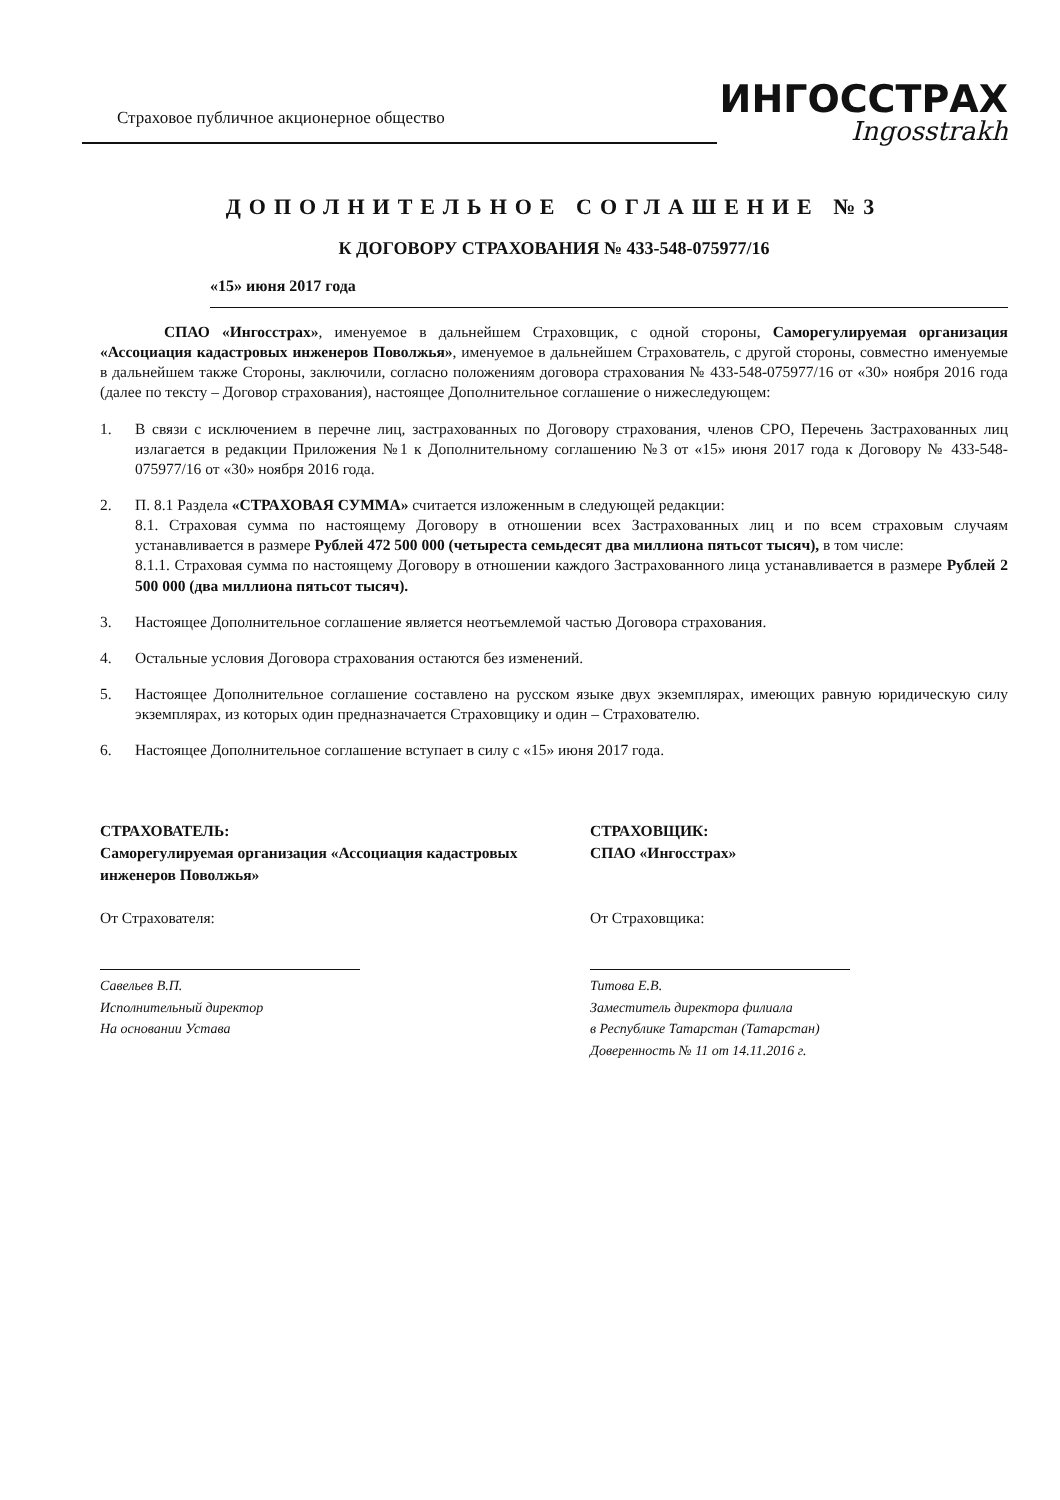Страховое публичное акционерное общество
ИНГОССТРАХ
Ingosstrakh
ДОПОЛНИТЕЛЬНОЕ СОГЛАШЕНИЕ №3
К ДОГОВОРУ СТРАХОВАНИЯ № 433-548-075977/16
«15» июня 2017 года
СПАО «Ингосстрах», именуемое в дальнейшем Страховщик, с одной стороны, Саморегулируемая организация «Ассоциация кадастровых инженеров Поволжья», именуемое в дальнейшем Страхователь, с другой стороны, совместно именуемые в дальнейшем также Стороны, заключили, согласно положениям договора страхования № 433-548-075977/16 от «30» ноября 2016 года (далее по тексту – Договор страхования), настоящее Дополнительное соглашение о нижеследующем:
1. В связи с исключением в перечне лиц, застрахованных по Договору страхования, членов СРО, Перечень Застрахованных лиц излагается в редакции Приложения №1 к Дополнительному соглашению №3 от «15» июня 2017 года к Договору № 433-548-075977/16 от «30» ноября 2016 года.
2. П. 8.1 Раздела «СТРАХОВАЯ СУММА» считается изложенным в следующей редакции:
8.1. Страховая сумма по настоящему Договору в отношении всех Застрахованных лиц и по всем страховым случаям устанавливается в размере Рублей 472 500 000 (четыреста семьдесят два миллиона пятьсот тысяч), в том числе:
8.1.1. Страховая сумма по настоящему Договору в отношении каждого Застрахованного лица устанавливается в размере Рублей 2 500 000 (два миллиона пятьсот тысяч).
3. Настоящее Дополнительное соглашение является неотъемлемой частью Договора страхования.
4. Остальные условия Договора страхования остаются без изменений.
5. Настоящее Дополнительное соглашение составлено на русском языке двух экземплярах, имеющих равную юридическую силу экземплярах, из которых один предназначается Страховщику и один – Страхователю.
6. Настоящее Дополнительное соглашение вступает в силу с «15» июня 2017 года.
СТРАХОВАТЕЛЬ:
Саморегулируемая организация «Ассоциация кадастровых инженеров Поволжья»
От Страхователя:
Савельев В.П.
Исполнительный директор
На основании Устава
СТРАХОВЩИК:
СПАО «Ингосстрах»
От Страховщика:
Титова Е.В.
Заместитель директора филиала
в Республике Татарстан (Татарстан)
Доверенность № 11 от 14.11.2016 г.